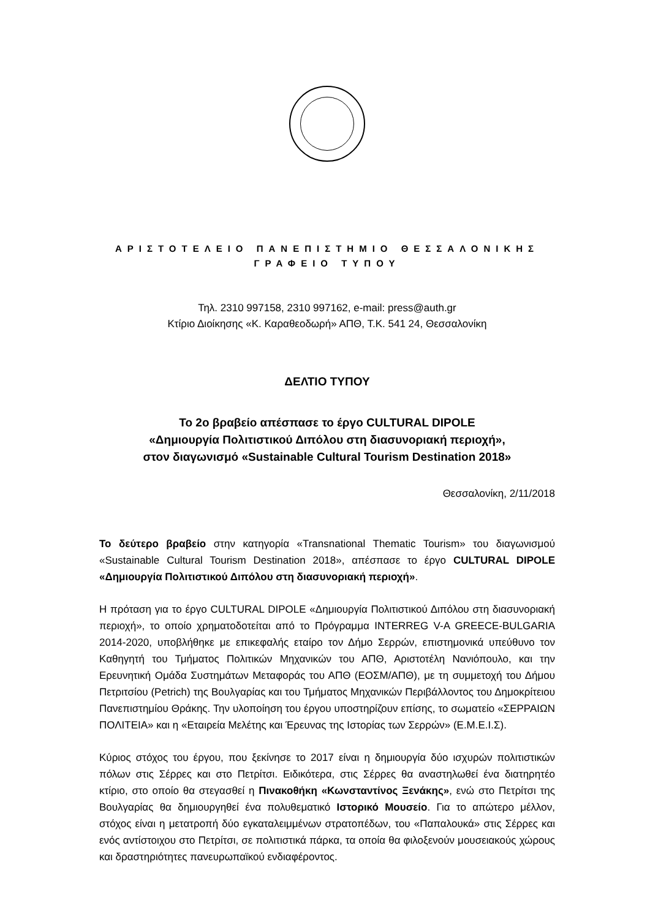ΑΡΙΣΤΟΤΕΛΕΙΟ ΠΑΝΕΠΙΣΤΗΜΙΟ ΘΕΣΣΑΛΟΝΙΚΗΣ
ΓΡΑΦΕΙΟ ΤΥΠΟΥ
Τηλ. 2310 997158, 2310 997162, e-mail: press@auth.gr
Κτίριο Διοίκησης «Κ. Καραθεοδωρή» ΑΠΘ, Τ.Κ. 541 24, Θεσσαλονίκη
ΔΕΛΤΙΟ ΤΥΠΟΥ
Το 2ο βραβείο απέσπασε το έργο CULTURAL DIPOLE
«Δημιουργία Πολιτιστικού Διπόλου στη διασυνοριακή περιοχή»,
στον διαγωνισμό «Sustainable Cultural Tourism Destination 2018»
Θεσσαλονίκη, 2/11/2018
Το δεύτερο βραβείο στην κατηγορία «Transnational Thematic Tourism» του διαγωνισμού «Sustainable Cultural Tourism Destination 2018», απέσπασε το έργο CULTURAL DIPOLE «Δημιουργία Πολιτιστικού Διπόλου στη διασυνοριακή περιοχή».
Η πρόταση για το έργο CULTURAL DIPOLE «Δημιουργία Πολιτιστικού Διπόλου στη διασυνοριακή περιοχή», το οποίο χρηματοδοτείται από το Πρόγραμμα INTERREG V-A GREECE-BULGARIA 2014-2020, υποβλήθηκε με επικεφαλής εταίρο τον Δήμο Σερρών, επιστημονικά υπεύθυνο τον Καθηγητή του Τμήματος Πολιτικών Μηχανικών του ΑΠΘ, Αριστοτέλη Νανιόπουλο, και την Ερευνητική Ομάδα Συστημάτων Μεταφοράς του ΑΠΘ (ΕΟΣΜ/ΑΠΘ), με τη συμμετοχή του Δήμου Πετριτσίου (Petrich) της Βουλγαρίας και του Τμήματος Μηχανικών Περιβάλλοντος του Δημοκρίτειου Πανεπιστημίου Θράκης. Την υλοποίηση του έργου υποστηρίζουν επίσης, το σωματείο «ΣΕΡΡΑΙΩΝ ΠΟΛΙΤΕΙΑ» και η «Εταιρεία Μελέτης και Έρευνας της Ιστορίας των Σερρών» (Ε.Μ.Ε.Ι.Σ).
Κύριος στόχος του έργου, που ξεκίνησε το 2017 είναι η δημιουργία δύο ισχυρών πολιτιστικών πόλων στις Σέρρες και στο Πετρίτσι. Ειδικότερα, στις Σέρρες θα αναστηλωθεί ένα διατηρητέο κτίριο, στο οποίο θα στεγασθεί η Πινακοθήκη «Κωνσταντίνος Ξενάκης», ενώ στο Πετρίτσι της Βουλγαρίας θα δημιουργηθεί ένα πολυθεματικό Ιστορικό Μουσείο. Για το απώτερο μέλλον, στόχος είναι η μετατροπή δύο εγκαταλειμμένων στρατοπέδων, του «Παπαλουκά» στις Σέρρες και ενός αντίστοιχου στο Πετρίτσι, σε πολιτιστικά πάρκα, τα οποία θα φιλοξενούν μουσειακούς χώρους και δραστηριότητες πανευρωπαϊκού ενδιαφέροντος.